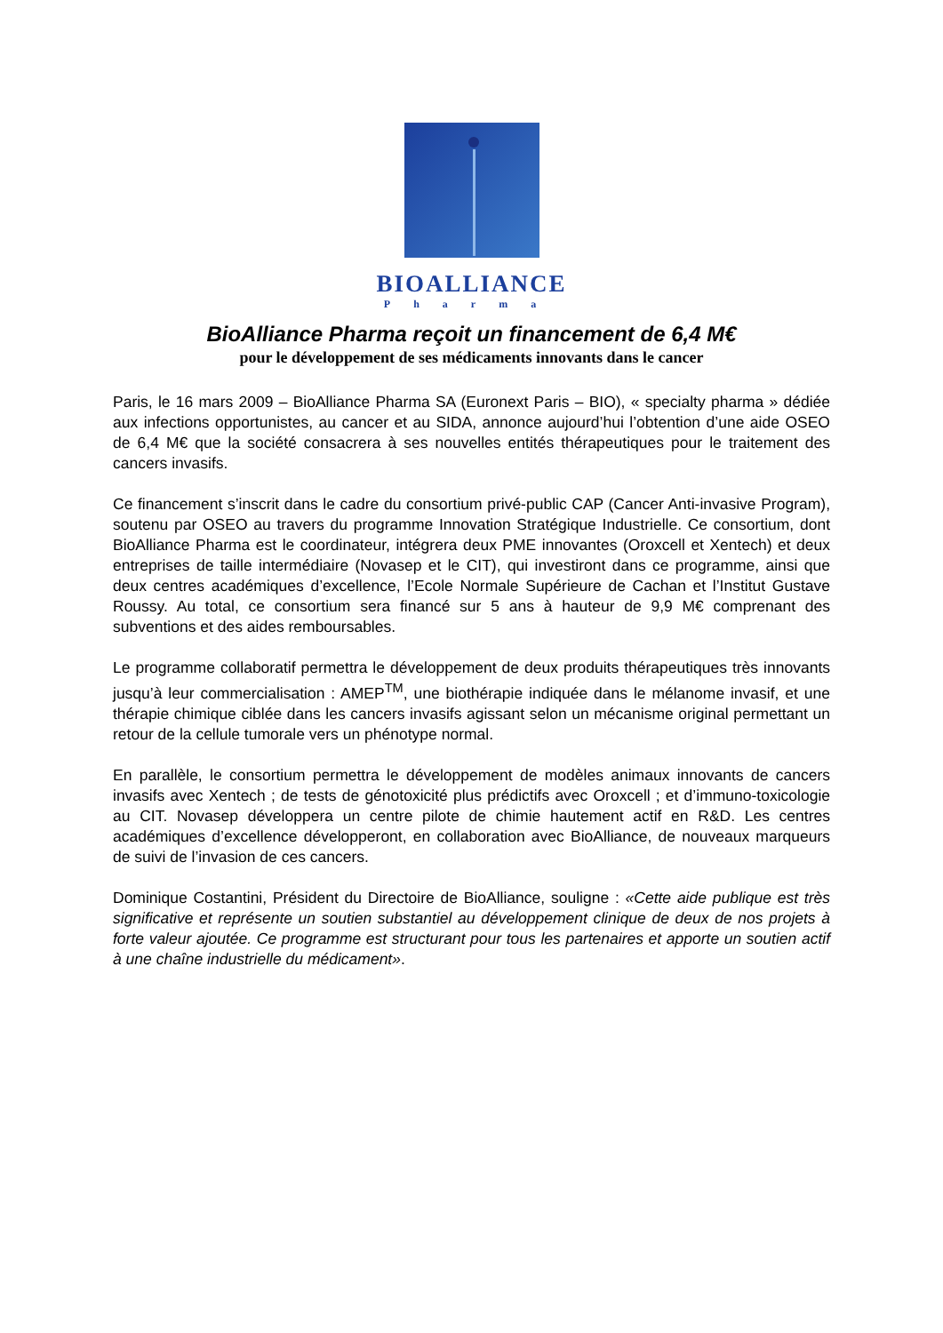BIOALLIANCE
Pharma
BioAlliance Pharma reçoit un financement de 6,4 M€
pour le développement de ses médicaments innovants dans le cancer
Paris, le 16 mars 2009 – BioAlliance Pharma SA (Euronext Paris – BIO), « specialty pharma » dédiée aux infections opportunistes, au cancer et au SIDA, annonce aujourd’hui l’obtention d’une aide OSEO de 6,4 M€ que la société consacrera à ses nouvelles entités thérapeutiques pour le traitement des cancers invasifs.
Ce financement s’inscrit dans le cadre du consortium privé-public CAP (Cancer Anti-invasive Program), soutenu par OSEO au travers du programme Innovation Stratégique Industrielle. Ce consortium, dont BioAlliance Pharma est le coordinateur, intégrera deux PME innovantes (Oroxcell et Xentech) et deux entreprises de taille intermédiaire (Novasep et le CIT), qui investiront dans ce programme, ainsi que deux centres académiques d’excellence, l’Ecole Normale Supérieure de Cachan et l’Institut Gustave Roussy. Au total, ce consortium sera financé sur 5 ans à hauteur de 9,9 M€ comprenant des subventions et des aides remboursables.
Le programme collaboratif permettra le développement de deux produits thérapeutiques très innovants jusqu’à leur commercialisation : AMEP<sup>TM</sup>, une biothérapie indiquée dans le mélanome invasif, et une thérapie chimique ciblée dans les cancers invasifs agissant selon un mécanisme original permettant un retour de la cellule tumorale vers un phénotype normal.
En parallèle, le consortium permettra le développement de modèles animaux innovants de cancers invasifs avec Xentech ; de tests de génotoxicité plus prédictifs avec Oroxcell ; et d’immuno-toxicologie au CIT. Novasep développera un centre pilote de chimie hautement actif en R&D. Les centres académiques d’excellence développeront, en collaboration avec BioAlliance, de nouveaux marqueurs de suivi de l’invasion de ces cancers.
Dominique Costantini, Président du Directoire de BioAlliance, souligne : «Cette aide publique est très significative et représente un soutien substantiel au développement clinique de deux de nos projets à forte valeur ajoutée. Ce programme est structurant pour tous les partenaires et apporte un soutien actif à une chaîne industrielle du médicament».